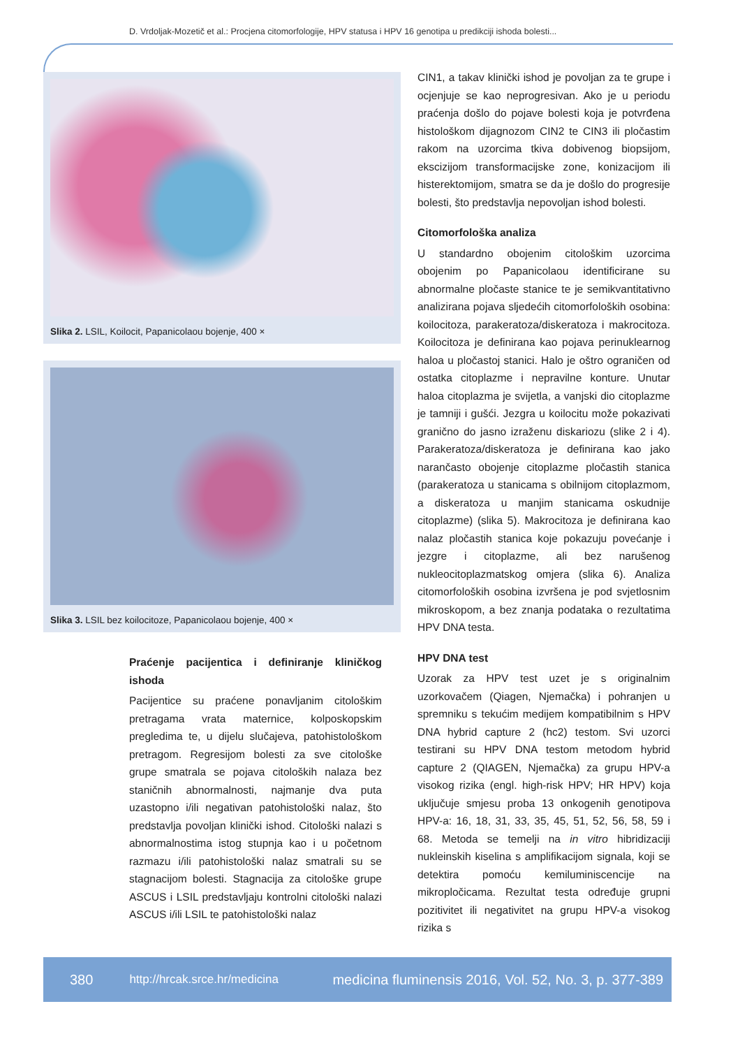D. Vrdoljak-Mozetič et al.: Procjena citomorfologije, HPV statusa i HPV 16 genotipa u predikciji ishoda bolesti...
Slika 2. LSIL, Koilocit, Papanicolaou bojenje, 400 ×
Slika 3. LSIL bez koilocitoze, Papanicolaou bojenje, 400 ×
Praćenje pacijentica i definiranje kliničkog ishoda
Pacijentice su praćene ponavljanim citološkim pretragama vrata maternice, kolposkopskim pregledima te, u dijelu slučajeva, patohistološkom pretragom. Regresijom bolesti za sve citološke grupe smatrala se pojava citoloških nalaza bez staničnih abnormalnosti, najmanje dva puta uzastopno i/ili negativan patohistološki nalaz, što predstavlja povoljan klinički ishod. Citološki nalazi s abnormalnostima istog stupnja kao i u početnom razmazu i/ili patohistološki nalaz smatrali su se stagnacijom bolesti. Stagnacija za citološke grupe ASCUS i LSIL predstavljaju kontrolni citološki nalazi ASCUS i/ili LSIL te patohistološki nalaz
CIN1, a takav klinički ishod je povoljan za te grupe i ocjenjuje se kao neprogresivan. Ako je u periodu praćenja došlo do pojave bolesti koja je potvrđena histološkom dijagnozom CIN2 te CIN3 ili pločastim rakom na uzorcima tkiva dobivenog biopsijom, ekscizijom transformacijske zone, konizacijom ili histerektomijom, smatra se da je došlo do progresije bolesti, što predstavlja nepovoljan ishod bolesti.
Citomorfološka analiza
U standardno obojenim citološkim uzorcima obojenim po Papanicolaou identificirane su abnormalne pločaste stanice te je semikvantitativno analizirana pojava sljedećih citomorfoloških osobina: koilocitoza, parakeratoza/diskeratoza i makrocitoza. Koilocitoza je definirana kao pojava perinuklearnog haloa u pločastoj stanici. Halo je oštro ograničen od ostatka citoplazme i nepravilne konture. Unutar haloa citoplazma je svijetla, a vanjski dio citoplazme je tamniji i gušći. Jezgra u koilocitu može pokazivati granično do jasno izraženu diskariozu (slike 2 i 4). Parakeratoza/diskeratoza je definirana kao jako narančasto obojenje citoplazme pločastih stanica (parakeratoza u stanicama s obilnijom citoplazmom, a diskeratoza u manjim stanicama oskudnije citoplazme) (slika 5). Makrocitoza je definirana kao nalaz pločastih stanica koje pokazuju povećanje i jezgre i citoplazme, ali bez narušenog nukleocitoplazmatskog omjera (slika 6). Analiza citomorfoloških osobina izvršena je pod svjetlosnim mikroskopom, a bez znanja podataka o rezultatima HPV DNA testa.
HPV DNA test
Uzorak za HPV test uzet je s originalnim uzorkovačem (Qiagen, Njemačka) i pohranjen u spremniku s tekućim medijem kompatibilnim s HPV DNA hybrid capture 2 (hc2) testom. Svi uzorci testirani su HPV DNA testom metodom hybrid capture 2 (QIAGEN, Njemačka) za grupu HPV-a visokog rizika (engl. high-risk HPV; HR HPV) koja uključuje smjesu proba 13 onkogenih genotipova HPV-a: 16, 18, 31, 33, 35, 45, 51, 52, 56, 58, 59 i 68. Metoda se temelji na in vitro hibridizaciji nukleinskih kiselina s amplifikacijom signala, koji se detektira pomoću kemiluminiscencije na mikropločicama. Rezultat testa određuje grupni pozitivitet ili negativitet na grupu HPV-a visokog rizika s
380 http://hrcak.srce.hr/medicina medicina fluminensis 2016, Vol. 52, No. 3, p. 377-389